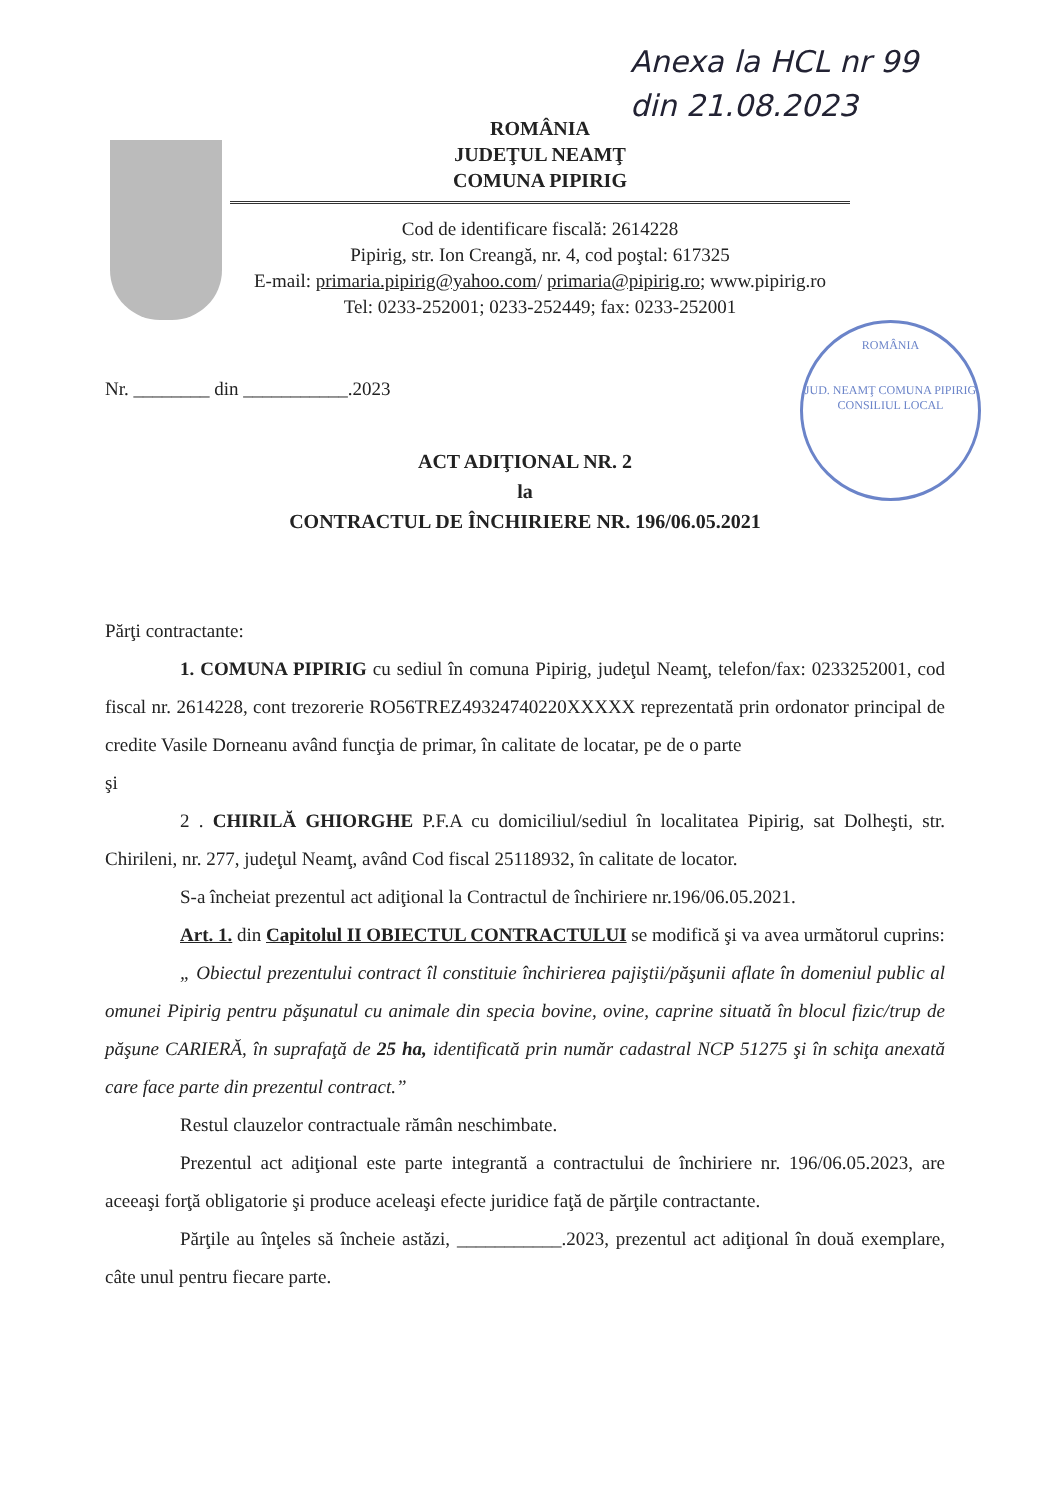Anexa la HCL nr 99
din 21.08.2023
ROMÂNIA
JUDEŢUL NEAMŢ
COMUNA PIPIRIG
Cod de identificare fiscală: 2614228
Pipirig, str. Ion Creangă, nr. 4, cod poştal: 617325
E-mail: primaria.pipirig@yahoo.com/ primaria@pipirig.ro; www.pipirig.ro
Tel: 0233-252001; 0233-252449; fax: 0233-252001
ROMÂNIA
JUD. NEAMŢ COMUNA PIPIRIG
CONSILIUL LOCAL
Nr. ________ din ___________.2023
ACT ADIŢIONAL NR. 2
la
CONTRACTUL DE ÎNCHIRIERE NR. 196/06.05.2021
Părţi contractante:
1. COMUNA PIPIRIG cu sediul în comuna Pipirig, judeţul Neamţ, telefon/fax: 0233252001, cod fiscal nr. 2614228, cont trezorerie RO56TREZ49324740220XXXXX reprezentată prin ordonator principal de credite Vasile Dorneanu având funcţia de primar, în calitate de locatar, pe de o parte
şi
2 . CHIRILĂ GHIORGHE P.F.A cu domiciliul/sediul în localitatea Pipirig, sat Dolheşti, str. Chirileni, nr. 277, judeţul Neamţ, având Cod fiscal 25118932, în calitate de locator.
S-a încheiat prezentul act adiţional la Contractul de închiriere nr.196/06.05.2021.
Art. 1. din Capitolul II OBIECTUL CONTRACTULUI se modifică şi va avea următorul cuprins:
„ Obiectul prezentului contract îl constituie închirierea pajiştii/păşunii aflate în domeniul public al omunei Pipirig pentru păşunatul cu animale din specia bovine, ovine, caprine situată în blocul fizic/trup de păşune CARIERĂ, în suprafaţă de 25 ha, identificată prin număr cadastral NCP 51275 şi în schiţa anexată care face parte din prezentul contract.”
Restul clauzelor contractuale rămân neschimbate.
Prezentul act adiţional este parte integrantă a contractului de închiriere nr. 196/06.05.2023, are aceeaşi forţă obligatorie şi produce aceleaşi efecte juridice faţă de părţile contractante.
Părţile au înţeles să încheie astăzi, ___________.2023, prezentul act adiţional în două exemplare, câte unul pentru fiecare parte.